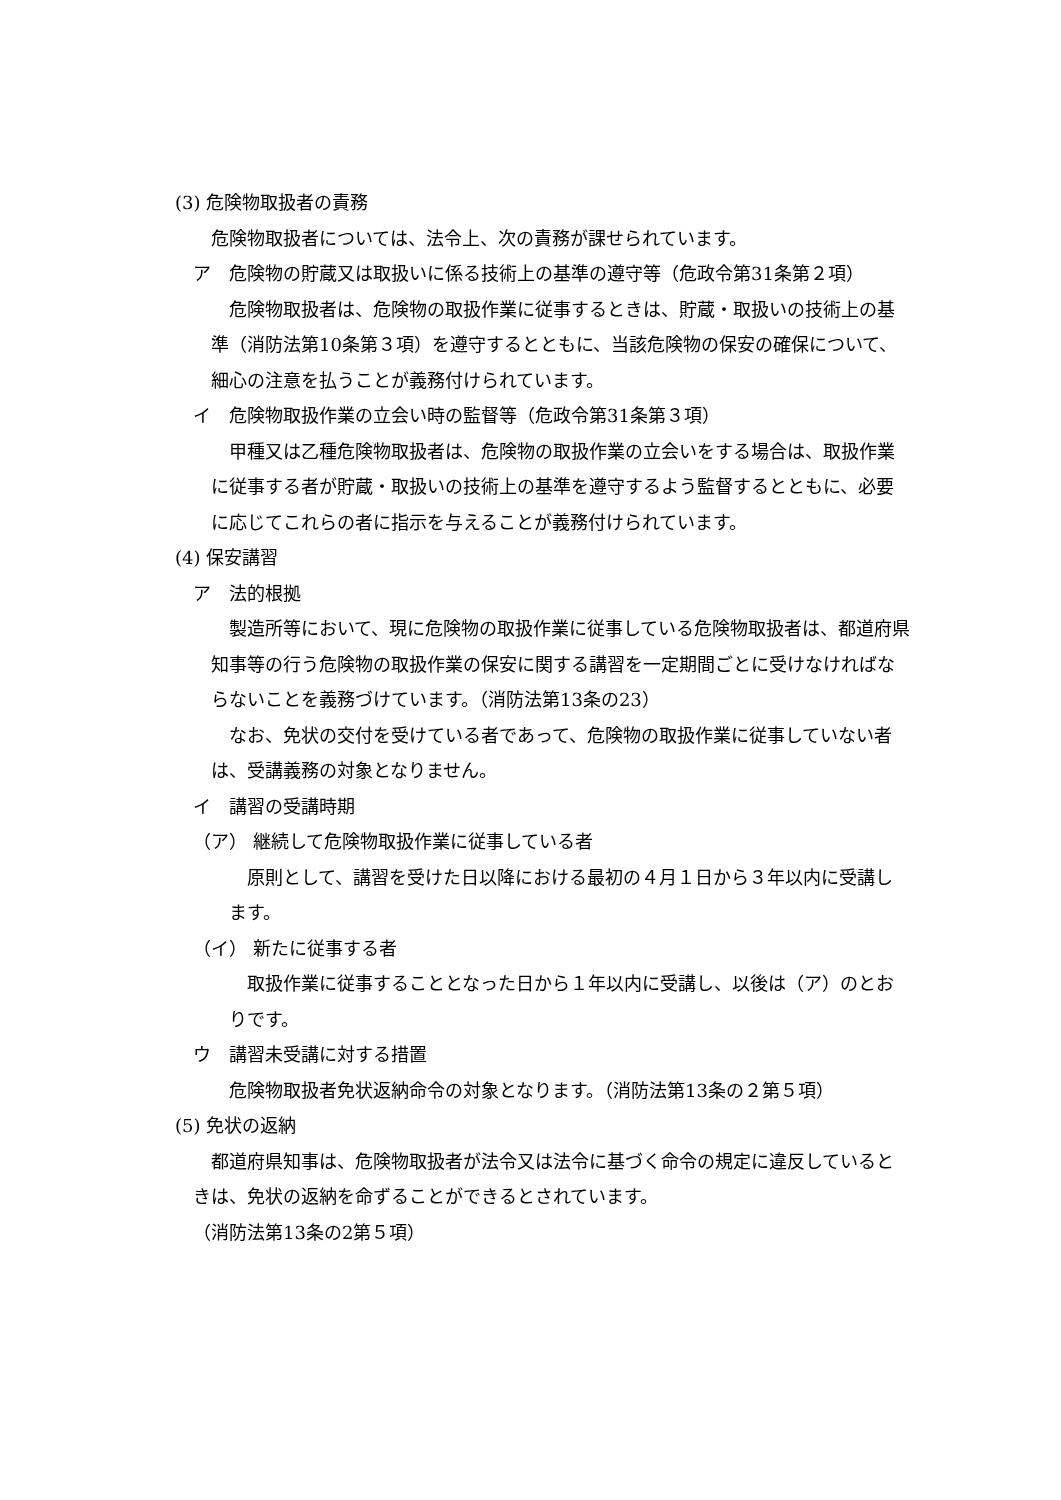(3) 危険物取扱者の責務
危険物取扱者については、法令上、次の責務が課せられています。
ア　危険物の貯蔵又は取扱いに係る技術上の基準の遵守等（危政令第31条第２項）
危険物取扱者は、危険物の取扱作業に従事するときは、貯蔵・取扱いの技術上の基準（消防法第10条第３項）を遵守するとともに、当該危険物の保安の確保について、細心の注意を払うことが義務付けられています。
イ　危険物取扱作業の立会い時の監督等（危政令第31条第３項）
甲種又は乙種危険物取扱者は、危険物の取扱作業の立会いをする場合は、取扱作業に従事する者が貯蔵・取扱いの技術上の基準を遵守するよう監督するとともに、必要に応じてこれらの者に指示を与えることが義務付けられています。
(4) 保安講習
ア　法的根拠
製造所等において、現に危険物の取扱作業に従事している危険物取扱者は、都道府県知事等の行う危険物の取扱作業の保安に関する講習を一定期間ごとに受けなければならないことを義務づけています。（消防法第13条の23）
なお、免状の交付を受けている者であって、危険物の取扱作業に従事していない者は、受講義務の対象となりません。
イ　講習の受講時期
（ア） 継続して危険物取扱作業に従事している者
原則として、講習を受けた日以降における最初の４月１日から３年以内に受講します。
（イ） 新たに従事する者
取扱作業に従事することとなった日から１年以内に受講し、以後は（ア）のとおりです。
ウ　講習未受講に対する措置
危険物取扱者免状返納命令の対象となります。（消防法第13条の２第５項）
(5) 免状の返納
都道府県知事は、危険物取扱者が法令又は法令に基づく命令の規定に違反しているときは、免状の返納を命ずることができるとされています。
（消防法第13条の2第５項）